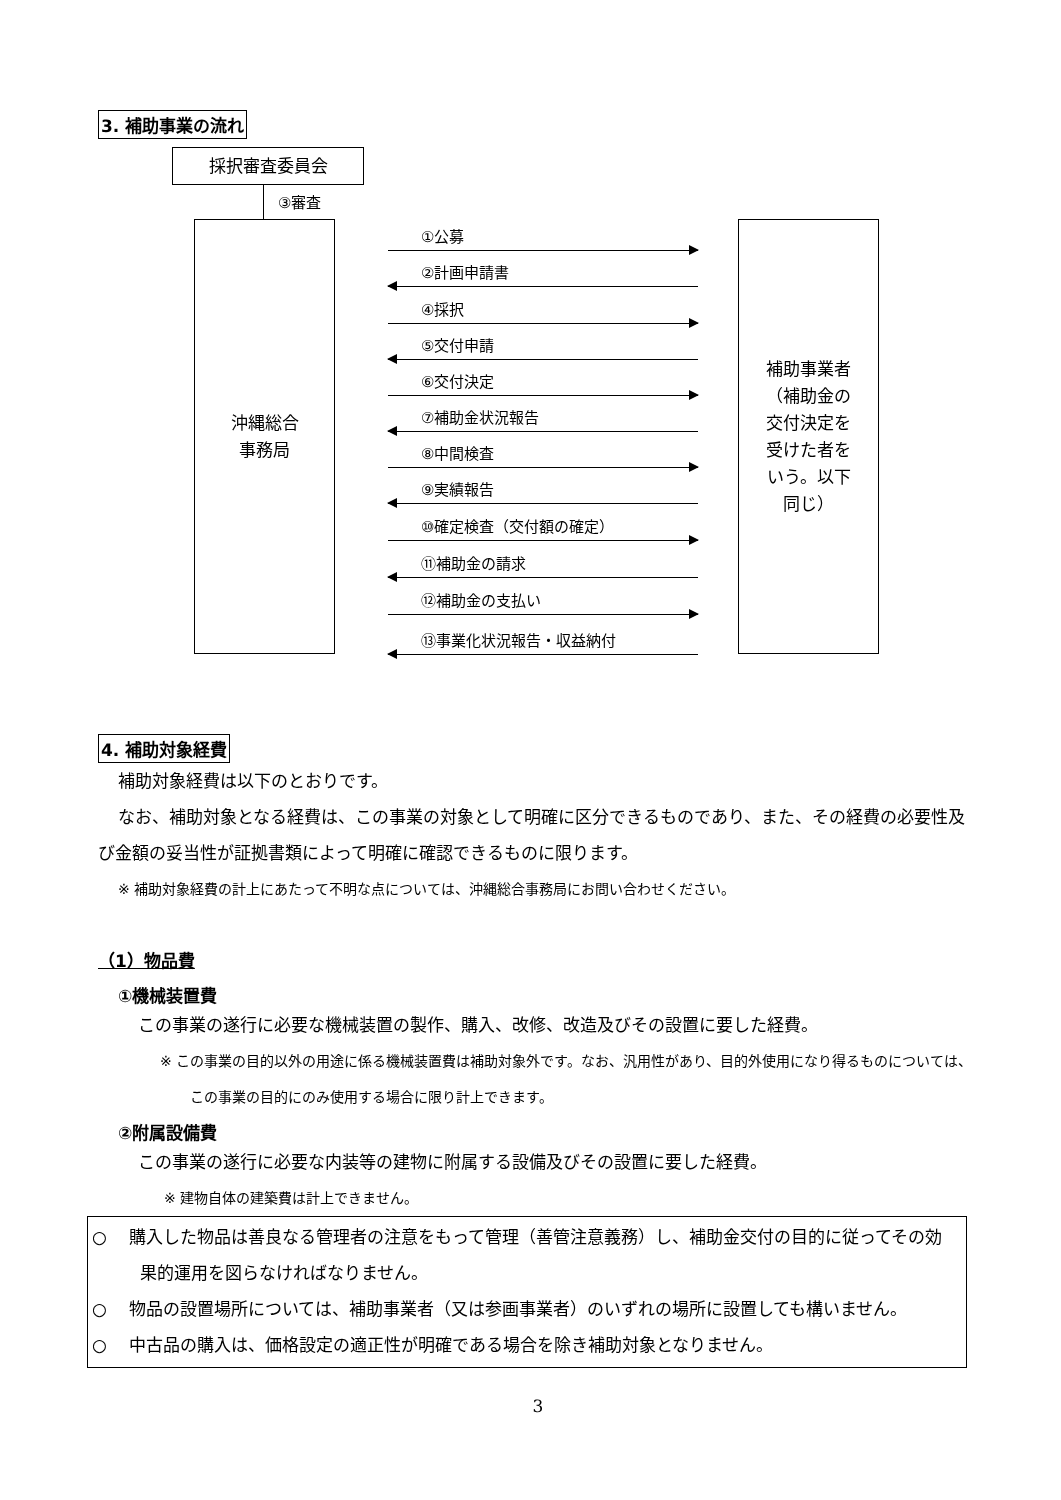3. 補助事業の流れ
採択審査委員会
③審査
沖縄総合
事務局
補助事業者
（補助金の
交付決定を
受けた者を
いう。以下
同じ）
①公募
②計画申請書
④採択
⑤交付申請
⑥交付決定
⑦補助金状況報告
⑧中間検査
⑨実績報告
⑩確定検査（交付額の確定）
⑪補助金の請求
⑫補助金の支払い
⑬事業化状況報告・収益納付
4. 補助対象経費
補助対象経費は以下のとおりです。
なお、補助対象となる経費は、この事業の対象として明確に区分できるものであり、また、その経費の必要性及び金額の妥当性が証拠書類によって明確に確認できるものに限ります。
※ 補助対象経費の計上にあたって不明な点については、沖縄総合事務局にお問い合わせください。
（1）物品費
①機械装置費
この事業の遂行に必要な機械装置の製作、購入、改修、改造及びその設置に要した経費。
※ この事業の目的以外の用途に係る機械装置費は補助対象外です。なお、汎用性があり、目的外使用になり得るものについては、この事業の目的にのみ使用する場合に限り計上できます。
②附属設備費
この事業の遂行に必要な内装等の建物に附属する設備及びその設置に要した経費。
※ 建物自体の建築費は計上できません。
○ 　購入した物品は善良なる管理者の注意をもって管理（善管注意義務）し、補助金交付の目的に従ってその効果的運用を図らなければなりません。
○ 　物品の設置場所については、補助事業者（又は参画事業者）のいずれの場所に設置しても構いません。
○ 　中古品の購入は、価格設定の適正性が明確である場合を除き補助対象となりません。
3